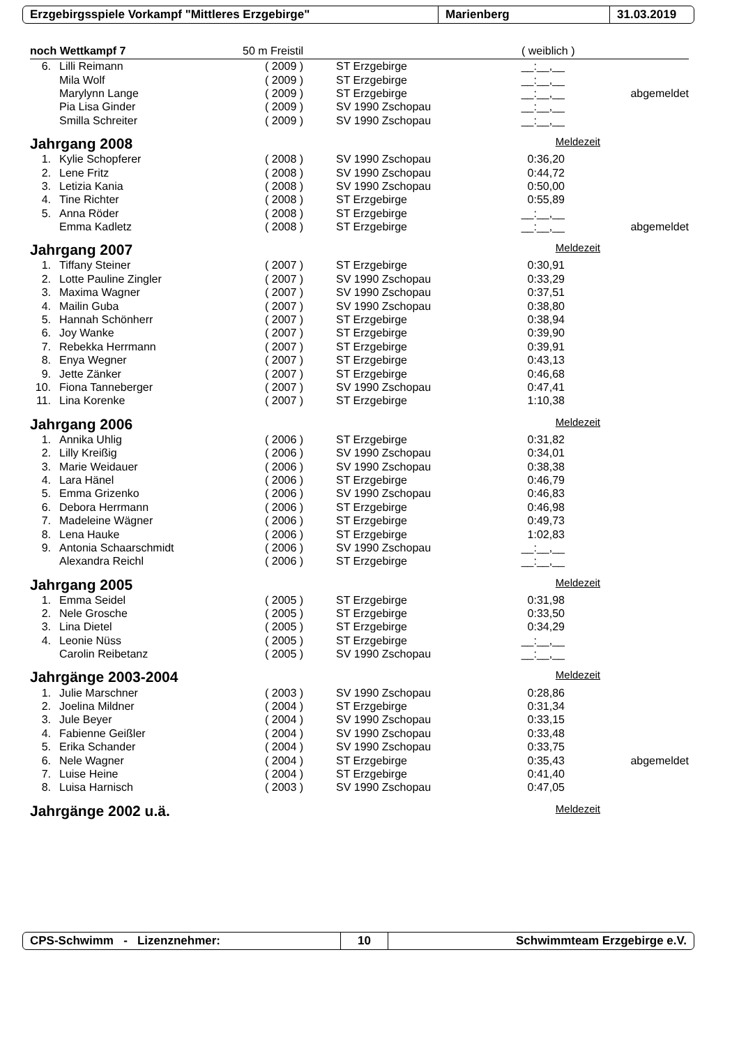Erzgebirgsspiele Vorkampf "Mittleres Erzgebirge" Marienberg 31.03.2019
noch Wettkampf 7 50 m Freistil ( weiblich )
| 6. | Lilli Reimann | ( 2009 ) | ST Erzgebirge | __:__,__ | |
| | Mila Wolf | ( 2009 ) | ST Erzgebirge | __:__,__ | |
| | Marylynn Lange | ( 2009 ) | ST Erzgebirge | __:__,__ | abgemeldet |
| | Pia Lisa Ginder | ( 2009 ) | SV 1990 Zschopau | __:__,__ | |
| | Smilla Schreiter | ( 2009 ) | SV 1990 Zschopau | __:__,__ | |
Jahrgang 2008 Meldezeit
| 1. | Kylie Schopferer | ( 2008 ) | SV 1990 Zschopau | 0:36,20 | |
| 2. | Lene Fritz | ( 2008 ) | SV 1990 Zschopau | 0:44,72 | |
| 3. | Letizia Kania | ( 2008 ) | SV 1990 Zschopau | 0:50,00 | |
| 4. | Tine Richter | ( 2008 ) | ST Erzgebirge | 0:55,89 | |
| 5. | Anna Röder | ( 2008 ) | ST Erzgebirge | __:__,__ | |
| | Emma Kadletz | ( 2008 ) | ST Erzgebirge | __:__,__ | abgemeldet |
Jahrgang 2007 Meldezeit
| 1. | Tiffany Steiner | ( 2007 ) | ST Erzgebirge | 0:30,91 | |
| 2. | Lotte Pauline Zingler | ( 2007 ) | SV 1990 Zschopau | 0:33,29 | |
| 3. | Maxima Wagner | ( 2007 ) | SV 1990 Zschopau | 0:37,51 | |
| 4. | Mailin Guba | ( 2007 ) | SV 1990 Zschopau | 0:38,80 | |
| 5. | Hannah Schönherr | ( 2007 ) | ST Erzgebirge | 0:38,94 | |
| 6. | Joy Wanke | ( 2007 ) | ST Erzgebirge | 0:39,90 | |
| 7. | Rebekka Herrmann | ( 2007 ) | ST Erzgebirge | 0:39,91 | |
| 8. | Enya Wegner | ( 2007 ) | ST Erzgebirge | 0:43,13 | |
| 9. | Jette Zänker | ( 2007 ) | ST Erzgebirge | 0:46,68 | |
| 10. | Fiona Tanneberger | ( 2007 ) | SV 1990 Zschopau | 0:47,41 | |
| 11. | Lina Korenke | ( 2007 ) | ST Erzgebirge | 1:10,38 | |
Jahrgang 2006 Meldezeit
| 1. | Annika Uhlig | ( 2006 ) | ST Erzgebirge | 0:31,82 | |
| 2. | Lilly Kreißig | ( 2006 ) | SV 1990 Zschopau | 0:34,01 | |
| 3. | Marie Weidauer | ( 2006 ) | SV 1990 Zschopau | 0:38,38 | |
| 4. | Lara Hänel | ( 2006 ) | ST Erzgebirge | 0:46,79 | |
| 5. | Emma Grizenko | ( 2006 ) | SV 1990 Zschopau | 0:46,83 | |
| 6. | Debora Herrmann | ( 2006 ) | ST Erzgebirge | 0:46,98 | |
| 7. | Madeleine Wägner | ( 2006 ) | ST Erzgebirge | 0:49,73 | |
| 8. | Lena Hauke | ( 2006 ) | ST Erzgebirge | 1:02,83 | |
| 9. | Antonia Schaarschmidt | ( 2006 ) | SV 1990 Zschopau | __:__,__ | |
| | Alexandra Reichl | ( 2006 ) | ST Erzgebirge | __:__,__ | |
Jahrgang 2005 Meldezeit
| 1. | Emma Seidel | ( 2005 ) | ST Erzgebirge | 0:31,98 | |
| 2. | Nele Grosche | ( 2005 ) | ST Erzgebirge | 0:33,50 | |
| 3. | Lina Dietel | ( 2005 ) | ST Erzgebirge | 0:34,29 | |
| 4. | Leonie Nüss | ( 2005 ) | ST Erzgebirge | __:__,__ | |
| | Carolin Reibetanz | ( 2005 ) | SV 1990 Zschopau | __:__,__ | |
Jahrgänge 2003-2004 Meldezeit
| 1. | Julie Marschner | ( 2003 ) | SV 1990 Zschopau | 0:28,86 | |
| 2. | Joelina Mildner | ( 2004 ) | ST Erzgebirge | 0:31,34 | |
| 3. | Jule Beyer | ( 2004 ) | SV 1990 Zschopau | 0:33,15 | |
| 4. | Fabienne Geißler | ( 2004 ) | SV 1990 Zschopau | 0:33,48 | |
| 5. | Erika Schander | ( 2004 ) | SV 1990 Zschopau | 0:33,75 | |
| 6. | Nele Wagner | ( 2004 ) | ST Erzgebirge | 0:35,43 | abgemeldet |
| 7. | Luise Heine | ( 2004 ) | ST Erzgebirge | 0:41,40 | |
| 8. | Luisa Harnisch | ( 2003 ) | SV 1990 Zschopau | 0:47,05 | |
Jahrgänge 2002 u.ä. Meldezeit
CPS-Schwimm - Lizenznehmer: 10 Schwimmteam Erzgebirge e.V.